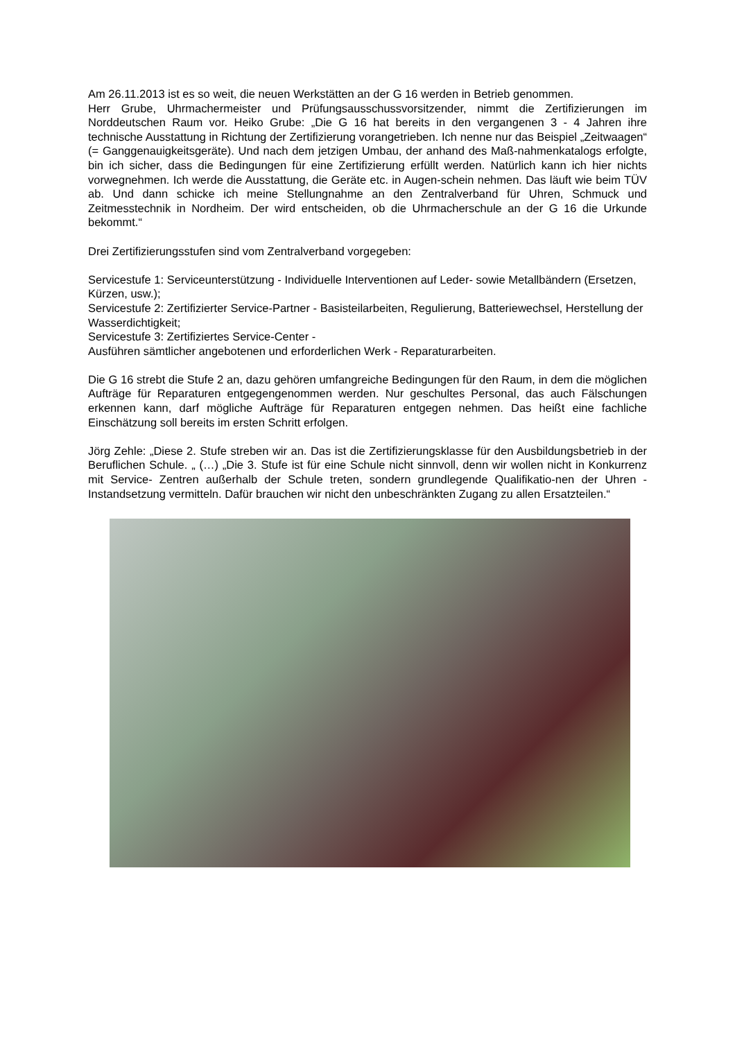Am 26.11.2013 ist es so weit, die neuen Werkstätten an der G 16 werden in Betrieb genommen.
Herr Grube, Uhrmachermeister und Prüfungsausschussvorsitzender, nimmt die Zertifizierungen im Norddeutschen Raum vor. Heiko Grube: „Die G 16 hat bereits in den vergangenen 3 - 4 Jahren ihre technische Ausstattung in Richtung der Zertifizierung vorangetrieben. Ich nenne nur das Beispiel „Zeitwaagen“ (= Ganggenauigkeitsgeräte). Und nach dem jetzigen Umbau, der anhand des Maß-nahmenkatalogs erfolgte, bin ich sicher, dass die Bedingungen für eine Zertifizierung erfüllt werden. Natürlich kann ich hier nichts vorwegnehmen. Ich werde die Ausstattung, die Geräte etc. in Augen-schein nehmen. Das läuft wie beim TÜV ab. Und dann schicke ich meine Stellungnahme an den Zentralverband für Uhren, Schmuck und Zeitmesstechnik in Nordheim. Der wird entscheiden, ob die Uhrmacherschule an der G 16 die Urkunde bekommt.“
Drei Zertifizierungsstufen sind vom Zentralverband vorgegeben:
Servicestufe 1: Serviceunterstützung - Individuelle Interventionen auf Leder- sowie Metallbändern (Ersetzen, Kürzen, usw.);
Servicestufe 2: Zertifizierter Service-Partner - Basisteilarbeiten, Regulierung, Batteriewechsel, Herstellung der Wasserdichtigkeit;
Servicestufe 3: Zertifiziertes Service-Center -
Ausführen sämtlicher angebotenen und erforderlichen Werk - Reparaturarbeiten.
Die G 16 strebt die Stufe 2 an, dazu gehören umfangreiche Bedingungen für den Raum, in dem die möglichen Aufträge für Reparaturen entgegengenommen werden. Nur geschultes Personal, das auch Fälschungen erkennen kann, darf mögliche Aufträge für Reparaturen entgegen nehmen. Das heißt eine fachliche Einschätzung soll bereits im ersten Schritt erfolgen.
Jörg Zehle: „Diese 2. Stufe streben wir an. Das ist die Zertifizierungsklasse für den Ausbildungsbetrieb in der Beruflichen Schule. „ (…) „Die 3. Stufe ist für eine Schule nicht sinnvoll, denn wir wollen nicht in Konkurrenz mit Service- Zentren außerhalb der Schule treten, sondern grundlegende Qualifikatio-nen der Uhren - Instandsetzung vermitteln. Dafür brauchen wir nicht den unbeschränkten Zugang zu allen Ersatzteilen.“